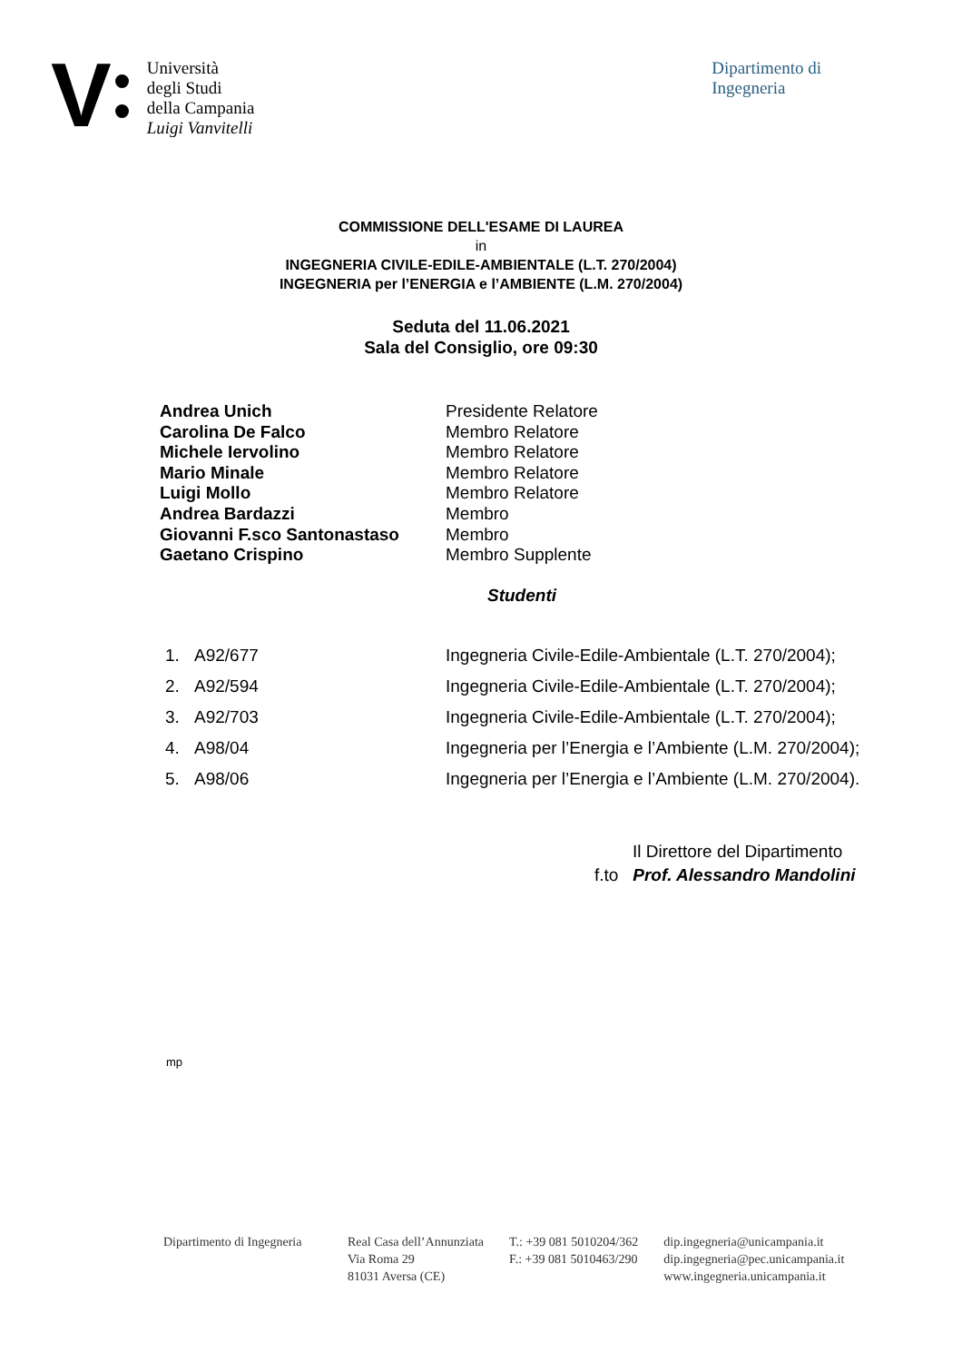V
Università
degli Studi
della Campania
Luigi Vanvitelli
Dipartimento di
Ingegneria
COMMISSIONE DELL'ESAME DI LAUREA
in
INGEGNERIA CIVILE-EDILE-AMBIENTALE (L.T. 270/2004)
INGEGNERIA per l’ENERGIA e l’AMBIENTE (L.M. 270/2004)
Seduta del 11.06.2021
Sala del Consiglio, ore 09:30
| Andrea Unich | Presidente Relatore |
| Carolina De Falco | Membro Relatore |
| Michele Iervolino | Membro Relatore |
| Mario Minale | Membro Relatore |
| Luigi Mollo | Membro Relatore |
| Andrea Bardazzi | Membro |
| Giovanni F.sco Santonastaso | Membro |
| Gaetano Crispino | Membro Supplente |
Studenti
| 1. | A92/677 | Ingegneria Civile-Edile-Ambientale (L.T. 270/2004); |
| 2. | A92/594 | Ingegneria Civile-Edile-Ambientale (L.T. 270/2004); |
| 3. | A92/703 | Ingegneria Civile-Edile-Ambientale (L.T. 270/2004); |
| 4. | A98/04 | Ingegneria per l’Energia e l’Ambiente (L.M. 270/2004); |
| 5. | A98/06 | Ingegneria per l’Energia e l’Ambiente (L.M. 270/2004). |
Il Direttore del Dipartimento
f.to Prof. Alessandro Mandolini
mp
Dipartimento di Ingegneria
Real Casa dell’Annunziata
Via Roma 29
81031 Aversa (CE)
T.: +39 081 5010204/362
F.: +39 081 5010463/290
dip.ingegneria@unicampania.it
dip.ingegneria@pec.unicampania.it
www.ingegneria.unicampania.it